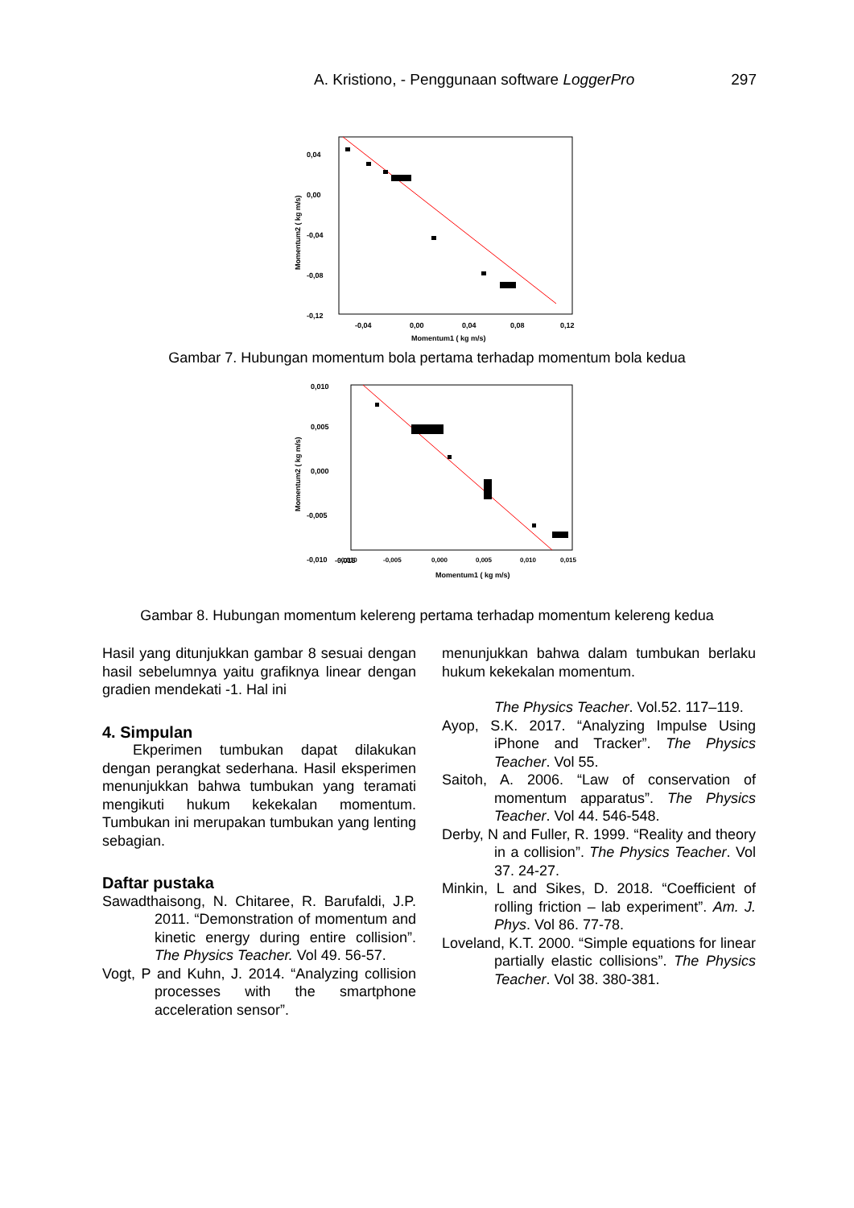A. Kristiono, - Penggunaan software LoggerPro 297
0,04
0,00
-0,04
-0,08
-0,12
-0,04
0,00
0,04
0,08
0,12
Momentum1 ( kg m/s)
Momentum2 ( kg m/s)
Gambar 7. Hubungan momentum bola pertama terhadap momentum bola kedua
0,010
0,005
0,000
-0,005
-0,010
-0,015
Momentum1 ( kg m/s)
Momentum2 ( kg m/s)
-0,010
-0,005
0,000
0,005
0,010
0,015
Gambar 8. Hubungan momentum kelereng pertama terhadap momentum kelereng kedua
Hasil yang ditunjukkan gambar 8 sesuai dengan hasil sebelumnya yaitu grafiknya linear dengan gradien mendekati -1. Hal ini
4. Simpulan
Ekperimen tumbukan dapat dilakukan dengan perangkat sederhana. Hasil eksperimen menunjukkan bahwa tumbukan yang teramati mengikuti hukum kekekalan momentum. Tumbukan ini merupakan tumbukan yang lenting sebagian.
Daftar pustaka
Sawadthaisong, N. Chitaree, R. Barufaldi, J.P. 2011. “Demonstration of momentum and kinetic energy during entire collision”. The Physics Teacher. Vol 49. 56-57.
Vogt, P and Kuhn, J. 2014. “Analyzing collision processes with the smartphone acceleration sensor”.
menunjukkan bahwa dalam tumbukan berlaku hukum kekekalan momentum.
The Physics Teacher. Vol.52. 117–119.
Ayop, S.K. 2017. “Analyzing Impulse Using iPhone and Tracker”. The Physics Teacher. Vol 55.
Saitoh, A. 2006. “Law of conservation of momentum apparatus”. The Physics Teacher. Vol 44. 546-548.
Derby, N and Fuller, R. 1999. “Reality and theory in a collision”. The Physics Teacher. Vol 37. 24-27.
Minkin, L and Sikes, D. 2018. “Coefficient of rolling friction – lab experiment”. Am. J. Phys. Vol 86. 77-78.
Loveland, K.T. 2000. “Simple equations for linear partially elastic collisions”. The Physics Teacher. Vol 38. 380-381.